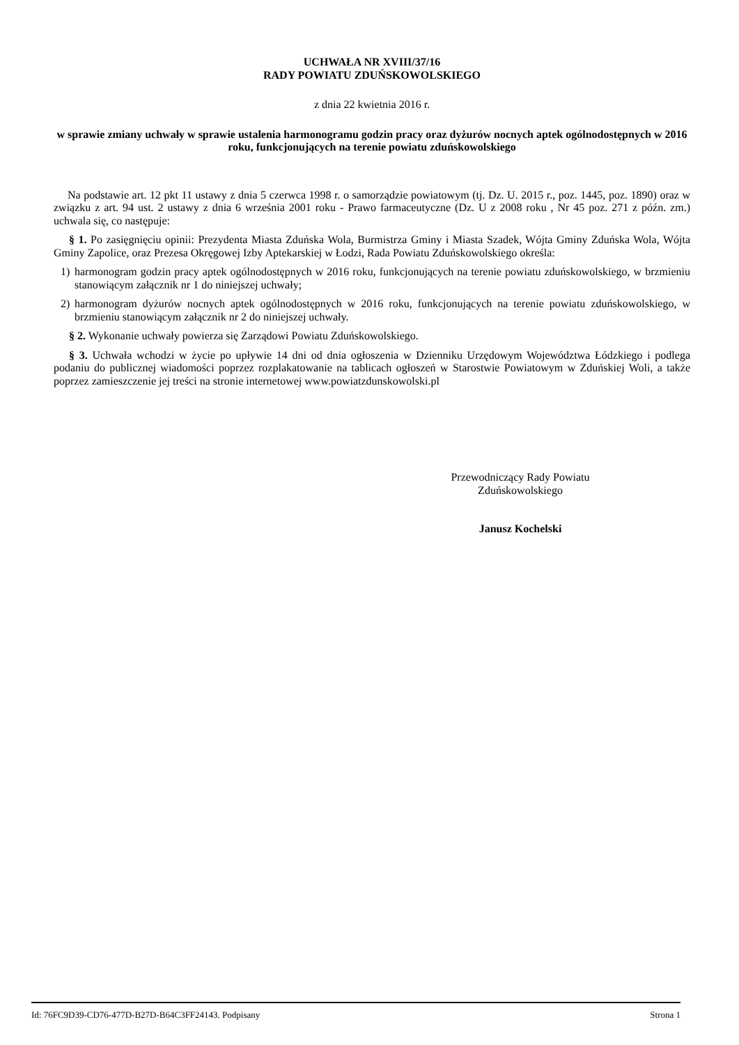UCHWAŁA NR XVIII/37/16
RADY POWIATU ZDUŃSKOWOLSKIEGO
z dnia 22 kwietnia 2016 r.
w sprawie zmiany uchwały w sprawie ustalenia harmonogramu godzin pracy oraz dyżurów nocnych aptek ogólnodostępnych w 2016 roku, funkcjonujących na terenie powiatu zduńskowolskiego
Na podstawie art. 12 pkt 11 ustawy z dnia 5 czerwca 1998 r. o samorządzie powiatowym (tj. Dz. U. 2015 r., poz. 1445, poz. 1890) oraz w związku z art. 94 ust. 2 ustawy z dnia 6 września 2001 roku - Prawo farmaceutyczne (Dz. U z 2008 roku , Nr 45 poz. 271 z późn. zm.) uchwala się, co następuje:
§ 1. Po zasięgnięciu opinii: Prezydenta Miasta Zduńska Wola, Burmistrza Gminy i Miasta Szadek, Wójta Gminy Zduńska Wola, Wójta Gminy Zapolice, oraz Prezesa Okręgowej Izby Aptekarskiej w Łodzi, Rada Powiatu Zduńskowolskiego określa:
1) harmonogram godzin pracy aptek ogólnodostępnych w 2016 roku, funkcjonujących na terenie powiatu zduńskowolskiego, w brzmieniu stanowiącym załącznik nr 1 do niniejszej uchwały;
2) harmonogram dyżurów nocnych aptek ogólnodostępnych w 2016 roku, funkcjonujących na terenie powiatu zduńskowolskiego, w brzmieniu stanowiącym załącznik nr 2 do niniejszej uchwały.
§ 2. Wykonanie uchwały powierza się Zarządowi Powiatu Zduńskowolskiego.
§ 3. Uchwała wchodzi w życie po upływie 14 dni od dnia ogłoszenia w Dzienniku Urzędowym Województwa Łódzkiego i podlega podaniu do publicznej wiadomości poprzez rozplakatowanie na tablicach ogłoszeń w Starostwie Powiatowym w Zduńskiej Woli, a także poprzez zamieszczenie jej treści na stronie internetowej www.powiatzdunskowolski.pl
Przewodniczący Rady Powiatu
Zduńskowolskiego
Janusz Kochelski
Id: 76FC9D39-CD76-477D-B27D-B64C3FF24143. Podpisany Strona 1